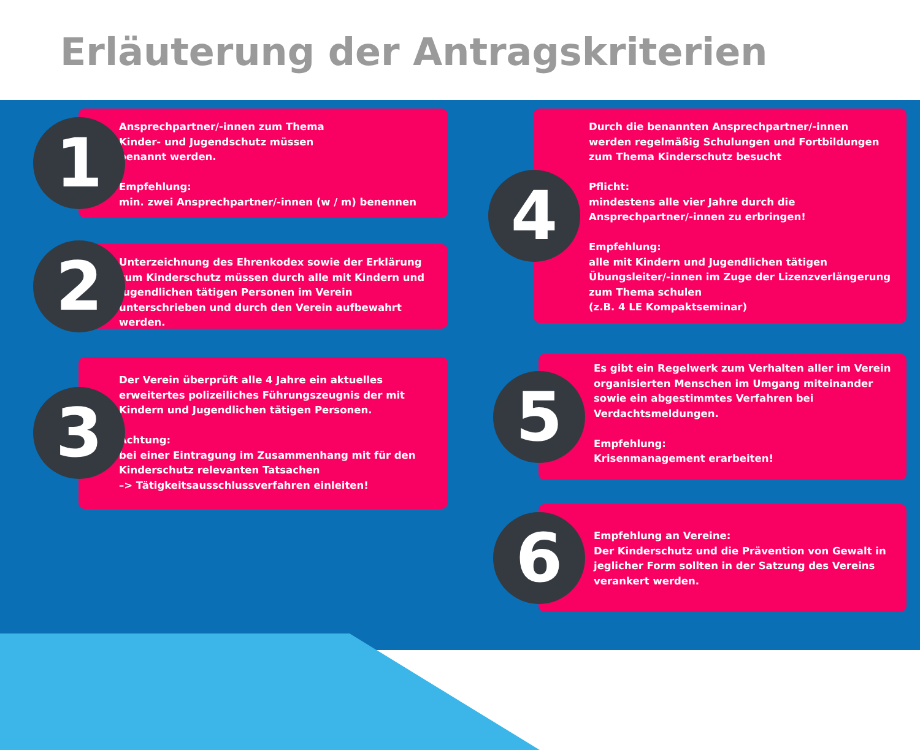Erläuterung der Antragskriterien
1
Ansprechpartner/-innen zum Thema
Kinder- und Jugendschutz müssen
benannt werden.
Empfehlung:
min. zwei Ansprechpartner/-innen (w / m) benennen
2
Unterzeichnung des Ehrenkodex sowie der Erklärung zum Kinderschutz müssen durch alle mit Kindern und Jugendlichen tätigen Personen im Verein unterschrieben und durch den Verein aufbewahrt werden.
3
Der Verein überprüft alle 4 Jahre ein aktuelles erweitertes polizeiliches Führungszeugnis der mit Kindern und Jugendlichen tätigen Personen.
Achtung:
bei einer Eintragung im Zusammenhang mit für den Kinderschutz relevanten Tatsachen
–> Tätigkeitsausschlussverfahren einleiten!
4
Durch die benannten Ansprechpartner/-innen werden regelmäßig Schulungen und Fortbildungen zum Thema Kinderschutz besucht
Pflicht:
mindestens alle vier Jahre durch die Ansprechpartner/-innen zu erbringen!
Empfehlung:
alle mit Kindern und Jugendlichen tätigen Übungsleiter/-innen im Zuge der Lizenzverlängerung zum Thema schulen
(z.B. 4 LE Kompaktseminar)
5
Es gibt ein Regelwerk zum Verhalten aller im Verein organisierten Menschen im Umgang miteinander sowie ein abgestimmtes Verfahren bei Verdachtsmeldungen.
Empfehlung:
Krisenmanagement erarbeiten!
6
Empfehlung an Vereine:
Der Kinderschutz und die Prävention von Gewalt in jeglicher Form sollten in der Satzung des Vereins verankert werden.